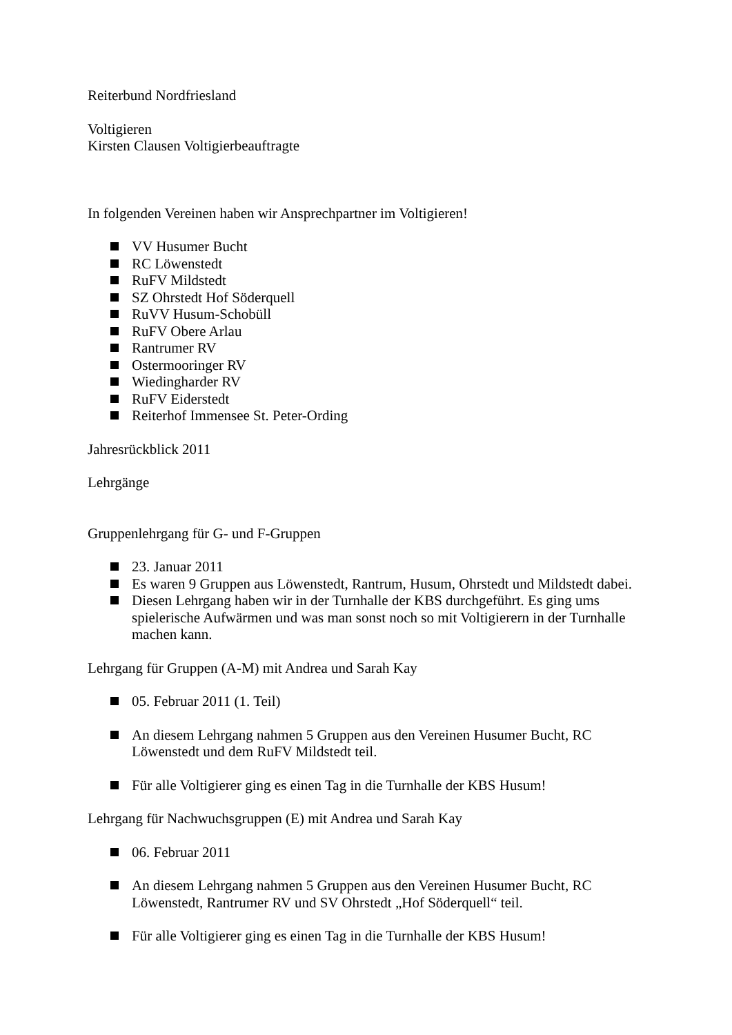Reiterbund Nordfriesland
Voltigieren
Kirsten Clausen Voltigierbeauftragte
In folgenden Vereinen haben wir Ansprechpartner im Voltigieren!
VV Husumer Bucht
RC Löwenstedt
RuFV Mildstedt
SZ Ohrstedt Hof Söderquell
RuVV Husum-Schobüll
RuFV Obere Arlau
Rantrumer RV
Ostermooringer RV
Wiedingharder RV
RuFV Eiderstedt
Reiterhof Immensee St. Peter-Ording
Jahresrückblick 2011
Lehrgänge
Gruppenlehrgang für G- und F-Gruppen
23. Januar 2011
Es waren 9 Gruppen aus Löwenstedt, Rantrum, Husum, Ohrstedt und Mildstedt dabei.
Diesen Lehrgang haben wir in der Turnhalle der KBS durchgeführt. Es ging ums spielerische Aufwärmen und was man sonst noch so mit Voltigierern in der Turnhalle machen kann.
Lehrgang für Gruppen (A-M) mit Andrea und Sarah Kay
05. Februar 2011 (1. Teil)
An diesem Lehrgang nahmen 5 Gruppen aus den Vereinen Husumer Bucht, RC Löwenstedt und dem RuFV Mildstedt teil.
Für alle Voltigierer ging es einen Tag in die Turnhalle der KBS Husum!
Lehrgang für Nachwuchsgruppen (E) mit Andrea und Sarah Kay
06. Februar 2011
An diesem Lehrgang nahmen 5 Gruppen aus den Vereinen Husumer Bucht, RC Löwenstedt, Rantrumer RV und SV Ohrstedt „Hof Söderquell“ teil.
Für alle Voltigierer ging es einen Tag in die Turnhalle der KBS Husum!